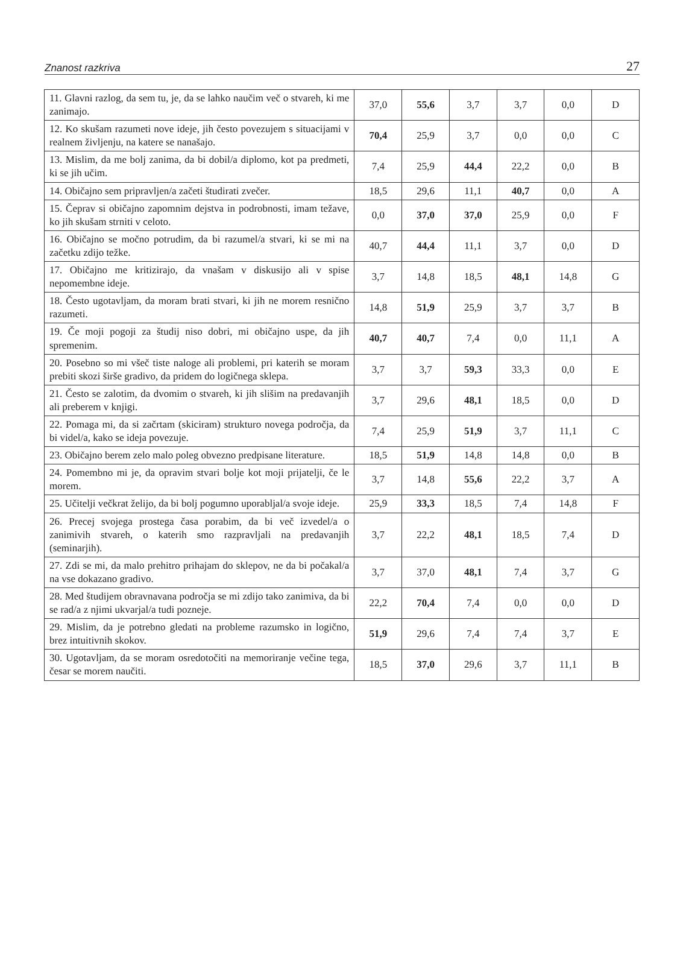Znanost razkriva 27
| 11. Glavni razlog, da sem tu, je, da se lahko naučim več o stvareh, ki me zanimajo. | 37,0 | 55,6 | 3,7 | 3,7 | 0,0 | D |
| 12. Ko skušam razumeti nove ideje, jih često povezujem s situacijami v realnem življenju, na katere se nanašajo. | 70,4 | 25,9 | 3,7 | 0,0 | 0,0 | C |
| 13. Mislim, da me bolj zanima, da bi dobil/a diplomo, kot pa predmeti, ki se jih učim. | 7,4 | 25,9 | 44,4 | 22,2 | 0,0 | B |
| 14. Običajno sem pripravljen/a začeti študirati zvečer. | 18,5 | 29,6 | 11,1 | 40,7 | 0,0 | A |
| 15. Čeprav si običajno zapomnim dejstva in podrobnosti, imam težave, ko jih skušam strniti v celoto. | 0,0 | 37,0 | 37,0 | 25,9 | 0,0 | F |
| 16. Običajno se močno potrudim, da bi razumel/a stvari, ki se mi na začetku zdijo težke. | 40,7 | 44,4 | 11,1 | 3,7 | 0,0 | D |
| 17. Običajno me kritizirajo, da vnašam v diskusijo ali v spise nepomembne ideje. | 3,7 | 14,8 | 18,5 | 48,1 | 14,8 | G |
| 18. Često ugotavljam, da moram brati stvari, ki jih ne morem resnično razumeti. | 14,8 | 51,9 | 25,9 | 3,7 | 3,7 | B |
| 19. Če moji pogoji za študij niso dobri, mi običajno uspe, da jih spremenim. | 40,7 | 40,7 | 7,4 | 0,0 | 11,1 | A |
| 20. Posebno so mi všeč tiste naloge ali problemi, pri katerih se moram prebiti skozi širše gradivo, da pridem do logičnega sklepa. | 3,7 | 3,7 | 59,3 | 33,3 | 0,0 | E |
| 21. Često se zalotim, da dvomim o stvareh, ki jih slišim na predavanjih ali preberem v knjigi. | 3,7 | 29,6 | 48,1 | 18,5 | 0,0 | D |
| 22. Pomaga mi, da si začrtam (skiciram) strukturo novega področja, da bi videl/a, kako se ideja povezuje. | 7,4 | 25,9 | 51,9 | 3,7 | 11,1 | C |
| 23. Običajno berem zelo malo poleg obvezno predpisane literature. | 18,5 | 51,9 | 14,8 | 14,8 | 0,0 | B |
| 24. Pomembno mi je, da opravim stvari bolje kot moji prijatelji, če le morem. | 3,7 | 14,8 | 55,6 | 22,2 | 3,7 | A |
| 25. Učitelji večkrat želijo, da bi bolj pogumno uporabljal/a svoje ideje. | 25,9 | 33,3 | 18,5 | 7,4 | 14,8 | F |
| 26. Precej svojega prostega časa porabim, da bi več izvedel/a o zanimivih stvareh, o katerih smo razpravljali na predavanjih (seminarjih). | 3,7 | 22,2 | 48,1 | 18,5 | 7,4 | D |
| 27. Zdi se mi, da malo prehitro prihajam do sklepov, ne da bi počakal/a na vse dokazano gradivo. | 3,7 | 37,0 | 48,1 | 7,4 | 3,7 | G |
| 28. Med študijem obravnavana področja se mi zdijo tako zanimiva, da bi se rad/a z njimi ukvarjal/a tudi pozneje. | 22,2 | 70,4 | 7,4 | 0,0 | 0,0 | D |
| 29. Mislim, da je potrebno gledati na probleme razumsko in logično, brez intuitivnih skokov. | 51,9 | 29,6 | 7,4 | 7,4 | 3,7 | E |
| 30. Ugotavljam, da se moram osredotočiti na memoriranje večine tega, česar se morem naučiti. | 18,5 | 37,0 | 29,6 | 3,7 | 11,1 | B |